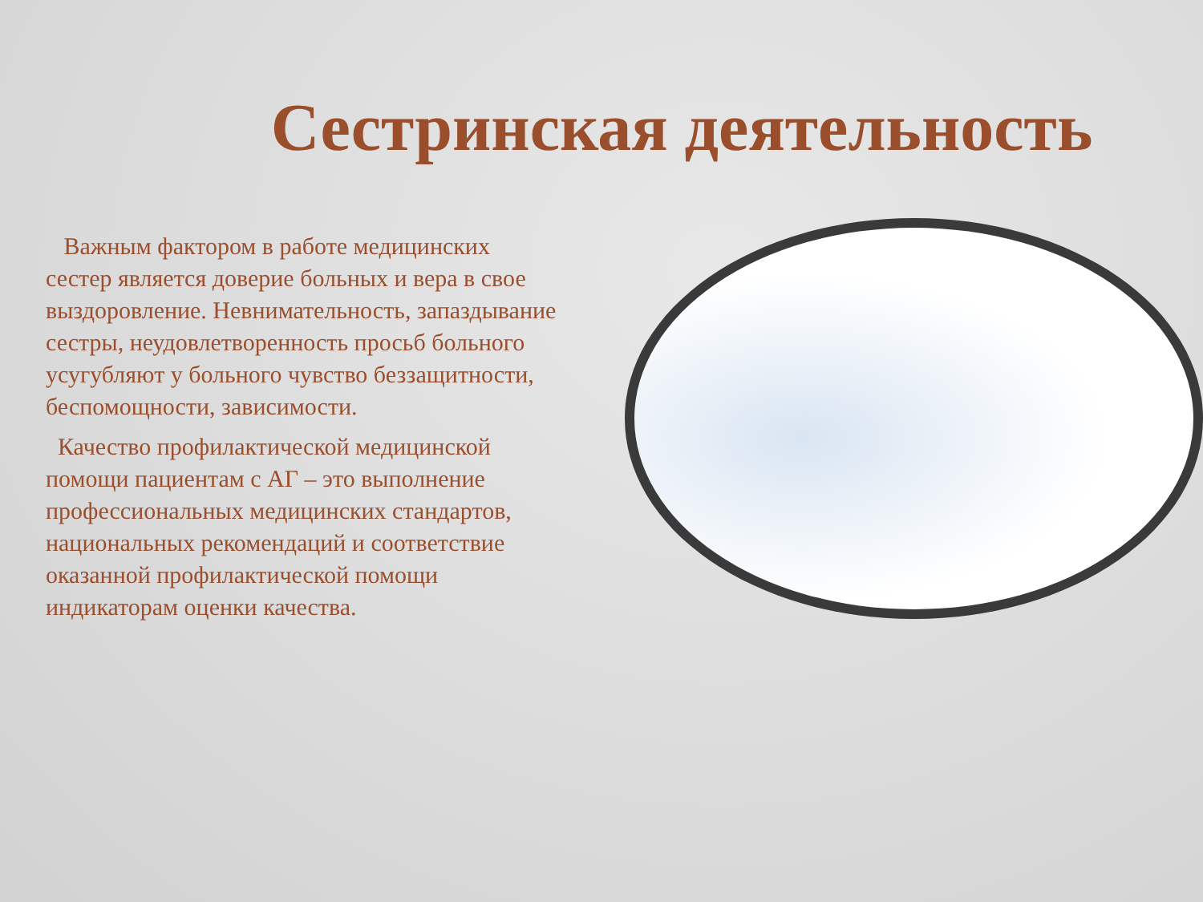Сестринская деятельность
Важным фактором в работе медицинских сестер является доверие больных и вера в свое выздоровление. Невнимательность, запаздывание сестры, неудовлетворенность просьб больного усугубляют у больного чувство беззащитности, беспомощности, зависимости.
Качество профилактической медицинской помощи пациентам с АГ – это выполнение профессиональных медицинских стандартов, национальных рекомендаций и соответствие оказанной профилактической помощи индикаторам оценки качества.